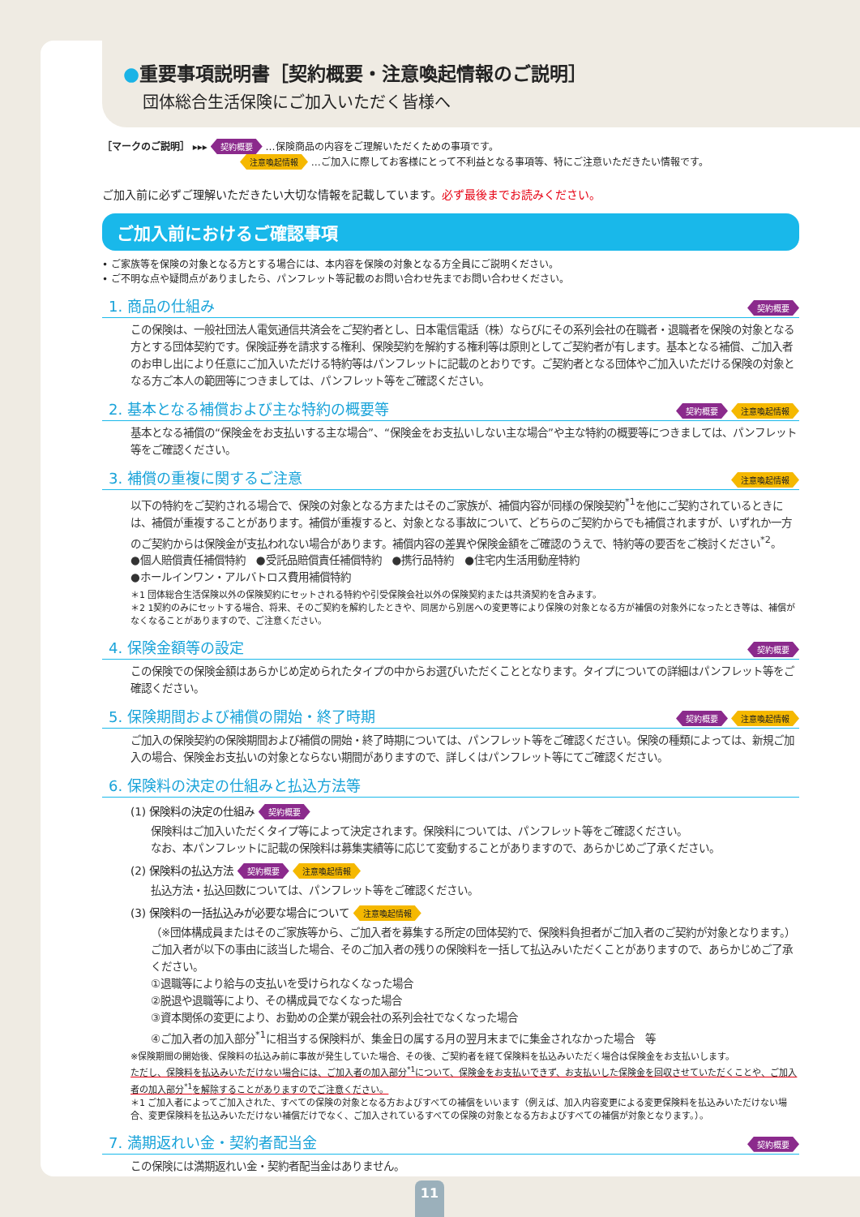●重要事項説明書［契約概要・注意喚起情報のご説明］
団体総合生活保険にご加入いただく皆様へ
［マークのご説明］ ▸▸▸ 契約概要 …保険商品の内容をご理解いただくための事項です。
注意喚起情報 …ご加入に際してお客様にとって不利益となる事項等、特にご注意いただきたい情報です。
ご加入前に必ずご理解いただきたい大切な情報を記載しています。必ず最後までお読みください。
ご加入前におけるご確認事項
• ご家族等を保険の対象となる方とする場合には、本内容を保険の対象となる方全員にご説明ください。
• ご不明な点や疑問点がありましたら、パンフレット等記載のお問い合わせ先までお問い合わせください。
1. 商品の仕組み 契約概要
この保険は、一般社団法人電気通信共済会をご契約者とし、日本電信電話（株）ならびにその系列会社の在職者・退職者を保険の対象となる方とする団体契約です。保険証券を請求する権利、保険契約を解約する権利等は原則としてご契約者が有します。基本となる補償、ご加入者のお申し出により任意にご加入いただける特約等はパンフレットに記載のとおりです。ご契約者となる団体やご加入いただける保険の対象となる方ご本人の範囲等につきましては、パンフレット等をご確認ください。
2. 基本となる補償および主な特約の概要等 契約概要 注意喚起情報
基本となる補償の“保険金をお支払いする主な場合”、“保険金をお支払いしない主な場合”や主な特約の概要等につきましては、パンフレット等をご確認ください。
3. 補償の重複に関するご注意 注意喚起情報
以下の特約をご契約される場合で、保険の対象となる方またはそのご家族が、補償内容が同様の保険契約<sup>*1</sup>を他にご契約されているときには、補償が重複することがあります。補償が重複すると、対象となる事故について、どちらのご契約からでも補償されますが、いずれか一方のご契約からは保険金が支払われない場合があります。補償内容の差異や保険金額をご確認のうえで、特約等の要否をご検討ください<sup>*2</sup>。
●個人賠償責任補償特約　●受託品賠償責任補償特約　●携行品特約　●住宅内生活用動産特約
●ホールインワン・アルバトロス費用補償特約
＊1 団体総合生活保険以外の保険契約にセットされる特約や引受保険会社以外の保険契約または共済契約を含みます。
＊2 1契約のみにセットする場合、将来、そのご契約を解約したときや、同居から別居への変更等により保険の対象となる方が補償の対象外になったとき等は、補償がなくなることがありますので、ご注意ください。
4. 保険金額等の設定 契約概要
この保険での保険金額はあらかじめ定められたタイプの中からお選びいただくこととなります。タイプについての詳細はパンフレット等をご確認ください。
5. 保険期間および補償の開始・終了時期 契約概要 注意喚起情報
ご加入の保険契約の保険期間および補償の開始・終了時期については、パンフレット等をご確認ください。保険の種類によっては、新規ご加入の場合、保険金お支払いの対象とならない期間がありますので、詳しくはパンフレット等にてご確認ください。
6. 保険料の決定の仕組みと払込方法等
(1) 保険料の決定の仕組み 契約概要
保険料はご加入いただくタイプ等によって決定されます。保険料については、パンフレット等をご確認ください。
なお、本パンフレットに記載の保険料は募集実績等に応じて変動することがありますので、あらかじめご了承ください。
(2) 保険料の払込方法 契約概要 注意喚起情報
払込方法・払込回数については、パンフレット等をご確認ください。
(3) 保険料の一括払込みが必要な場合について 注意喚起情報
（※団体構成員またはそのご家族等から、ご加入者を募集する所定の団体契約で、保険料負担者がご加入者のご契約が対象となります。）ご加入者が以下の事由に該当した場合、そのご加入者の残りの保険料を一括して払込みいただくことがありますので、あらかじめご了承ください。
①退職等により給与の支払いを受けられなくなった場合
②脱退や退職等により、その構成員でなくなった場合
③資本関係の変更により、お勤めの企業が親会社の系列会社でなくなった場合
④ご加入者の加入部分<sup>*1</sup>に相当する保険料が、集金日の属する月の翌月末までに集金されなかった場合　等
※保険期間の開始後、保険料の払込み前に事故が発生していた場合、その後、ご契約者を経て保険料を払込みいただく場合は保険金をお支払いします。
ただし、保険料を払込みいただけない場合には、ご加入者の加入部分<sup>*1</sup>について、保険金をお支払いできず、お支払いした保険金を回収させていただくことや、ご加入者の加入部分<sup>*1</sup>を解除することがありますのでご注意ください。
＊1 ご加入者によってご加入された、すべての保険の対象となる方およびすべての補償をいいます（例えば、加入内容変更による変更保険料を払込みいただけない場合、変更保険料を払込みいただけない補償だけでなく、ご加入されているすべての保険の対象となる方およびすべての補償が対象となります。）。
7. 満期返れい金・契約者配当金 契約概要
この保険には満期返れい金・契約者配当金はありません。
11